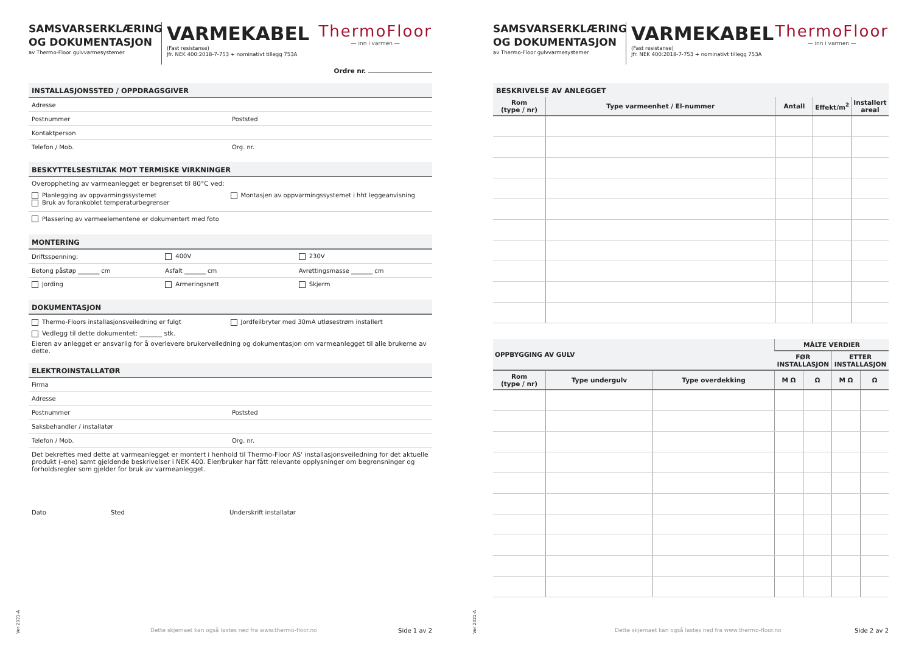SAMSVARSERKLÆRING OG DOKUMENTASJON
av Thermo-Floor gulvvarmesystemer
VARMEKABEL
(Fast resistanse)
Jfr. NEK 400:2018-7-753 + nominativt tillegg 753A
ThermoFloor
— inn i varmen —
Ordre nr.
INSTALLASJONSSTED / OPPDRAGSGIVER
Adresse
Postnummer Poststed
Kontaktperson
Telefon / Mob. Org. nr.
BESKYTTELSESTILTAK MOT TERMISKE VIRKNINGER
Overoppheting av varmeanlegget er begrenset til 80°C ved:
Planlegging av oppvarmingssystemet
Bruk av forankoblet temperaturbegrenser
Montasjen av oppvarmingssystemet i hht leggeanvisning
Plassering av varmeelementene er dokumentert med foto
MONTERING
Driftsspenning: 400V 230V
Betong påstøp _______ cm Asfalt _______ cm Avrettingsmasse _______ cm
Jording Armeringsnett Skjerm
DOKUMENTASJON
Thermo-Floors installasjonsveiledning er fulgt
Jordfeilbryter med 30mA utløsestrøm installert
Vedlegg til dette dokumentet: _______ stk.
Eieren av anlegget er ansvarlig for å overlevere brukerveiledning og dokumentasjon om varmeanlegget til alle brukerne av dette.
ELEKTROINSTALLATØR
Firma
Adresse
Postnummer Poststed
Saksbehandler / installatør
Telefon / Mob. Org. nr.
Det bekreftes med dette at varmeanlegget er montert i henhold til Thermo-Floor AS' installasjonsveiledning for det aktuelle produkt (-ene) samt gjeldende beskrivelser i NEK 400. Eier/bruker har fått relevante opplysninger om begrensninger og forholdsregler som gjelder for bruk av varmeanlegget.
Dato Sted Underskrift installatør
Ver 2021-A
Dette skjemaet kan også lastes ned fra www.thermo-floor.no Side 1 av 2
SAMSVARSERKLÆRING OG DOKUMENTASJON
av Thermo-Floor gulvvarmesystemer
VARMEKABEL
(Fast resistanse)
Jfr. NEK 400:2018-7-753 + nominativt tillegg 753A
ThermoFloor
— inn i varmen —
BESKRIVELSE AV ANLEGGET
| Rom (type / nr) | Type varmeenhet / El-nummer | Antall | Effekt/m<sup>2</sup> | Installert areal |
| --- | --- | --- | --- | --- |
| OPPBYGGING AV GULV | | | MÅLTE VERDIER | | | |
| --- | --- | --- | --- | --- | --- | --- |
| | | | FØR INSTALLASJON | | ETTER INSTALLASJON | |
| Rom (type / nr) | Type undergulv | Type overdekking | M Ω | Ω | M Ω | Ω |
Ver 2021-A
Dette skjemaet kan også lastes ned fra www.thermo-floor.no Side 2 av 2